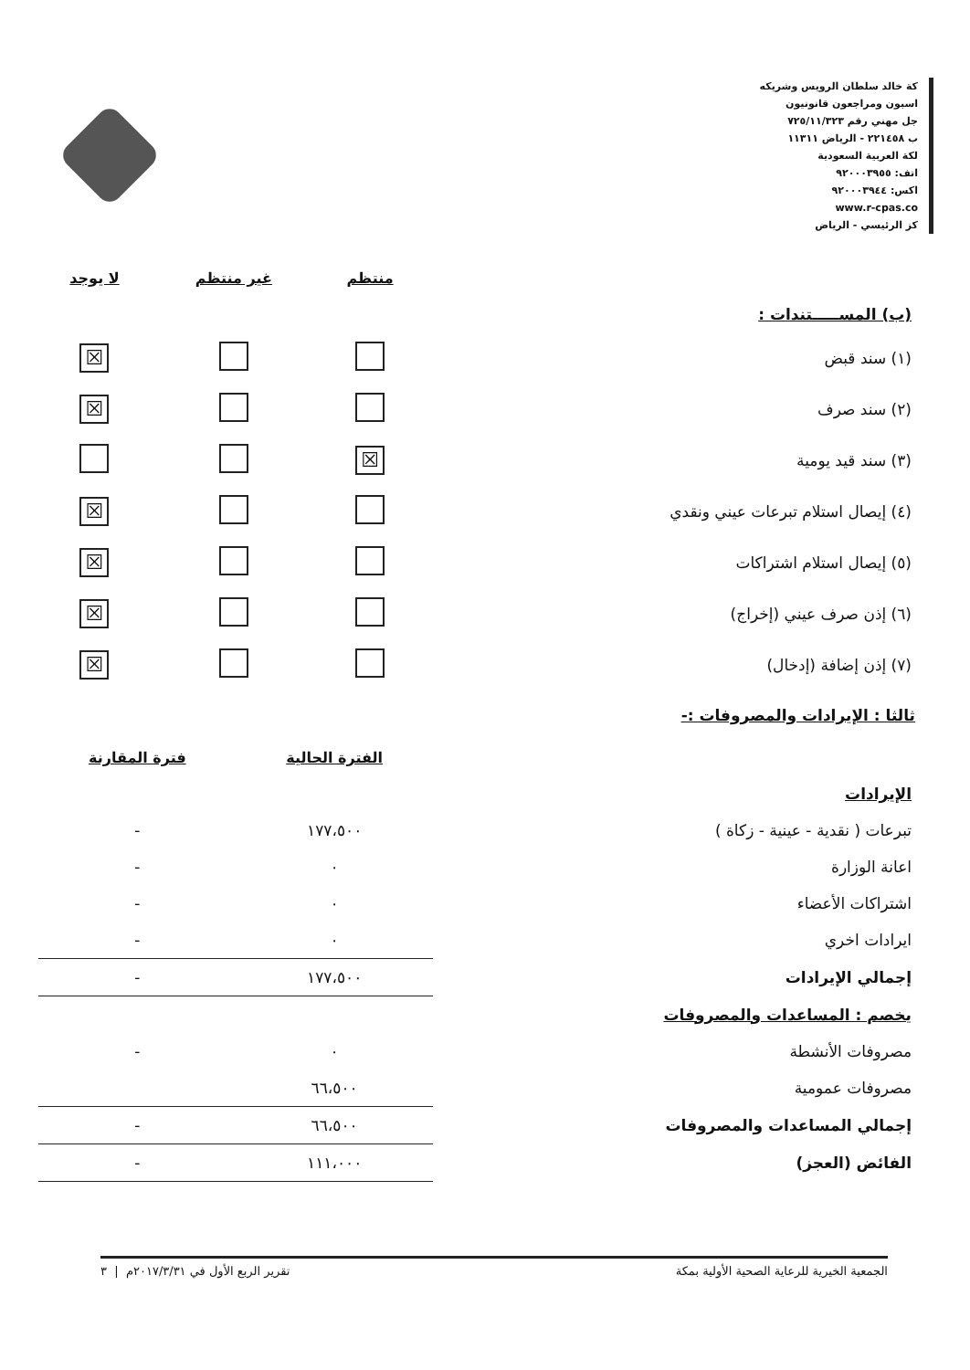كة خالد سلطان الرويس وشريكه
اسبون ومراجعون قانونيون
جل مهني رقم ٧٢٥/١١/٣٢٣
ب ٢٢١٤٥٨ - الرياض ١١٣١١
لكة العربية السعودية
اتف: ٩٢٠٠٠٣٩٥٥
اكس: ٩٢٠٠٠٣٩٤٤
www.r-cpas.co
كز الرئيسي - الرياض
| | منتظم | غير منتظم | لا يوجد |
| (ب) المســـــتندات : | | | |
| (١) سند قبض | | | ☒ |
| (٢) سند صرف | | | ☒ |
| (٣) سند قيد يومية | ☒ | | |
| (٤) إيصال استلام تبرعات عيني ونقدي | | | ☒ |
| (٥) إيصال استلام اشتراكات | | | ☒ |
| (٦) إذن صرف عيني (إخراج) | | | ☒ |
| (٧) إذن إضافة (إدخال) | | | ☒ |
ثالثا : الإيرادات والمصروفات :-
| | الفترة الحالية | فترة المقارنة |
| الإيرادات | | |
| تبرعات ( نقدية - عينية - زكاة ) | ١٧٧،٥٠٠ | - |
| اعانة الوزارة | ٠ | - |
| اشتراكات الأعضاء | ٠ | - |
| ايرادات اخري | ٠ | - |
| إجمالي الإيرادات | ١٧٧،٥٠٠ | - |
| يخصم : المساعدات والمصروفات | | |
| مصروفات الأنشطة | ٠ | - |
| مصروفات عمومية | ٦٦،٥٠٠ | |
| إجمالي المساعدات والمصروفات | ٦٦،٥٠٠ | - |
| الفائض (العجز) | ١١١،٠٠٠ | - |
الجمعية الخيرية للرعاية الصحية الأولية بمكة تقرير الربع الأول في ٢٠١٧/٣/٣١م | ٣